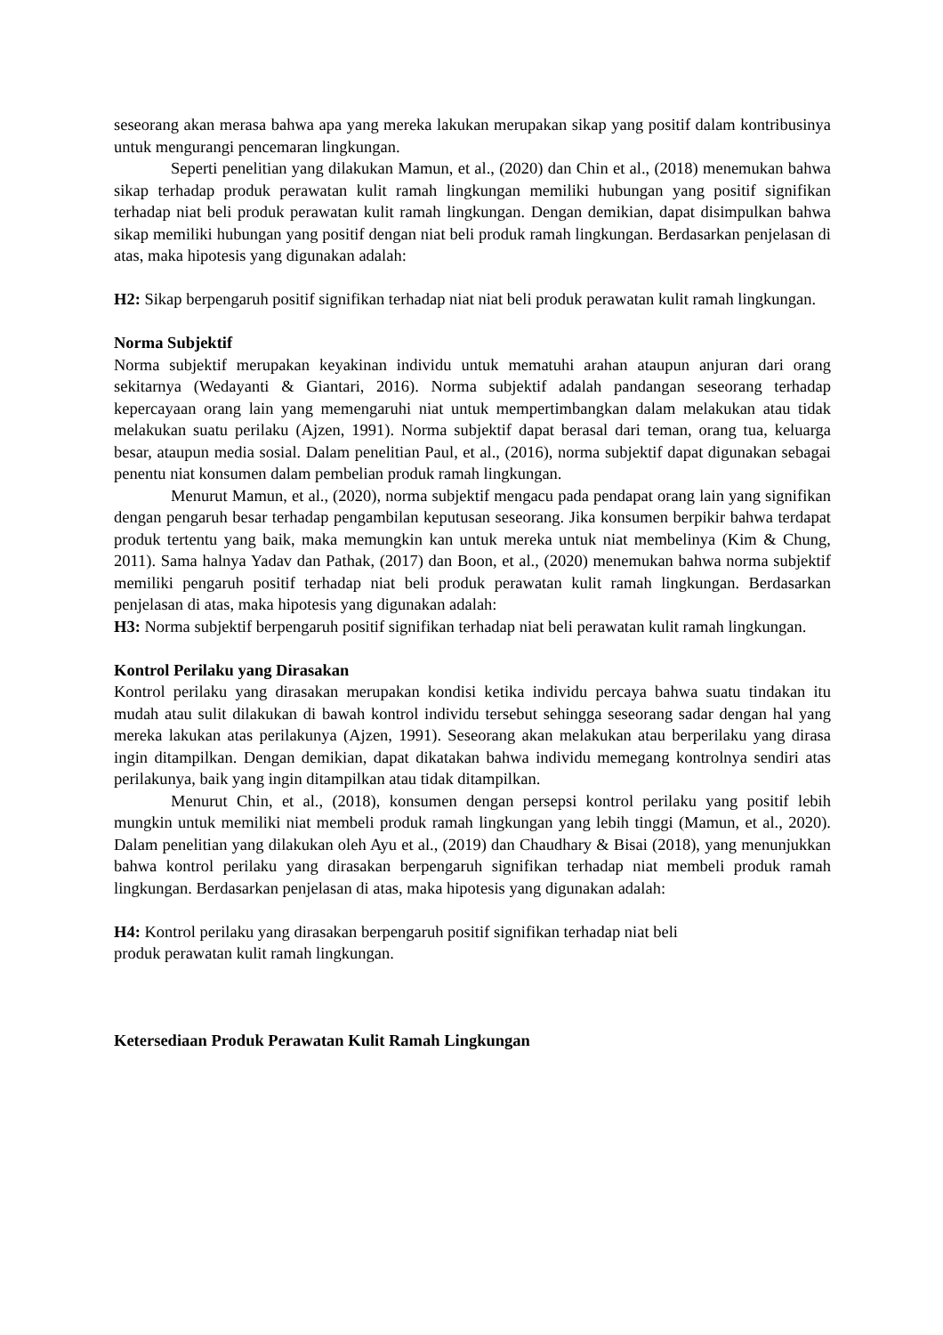seseorang akan merasa bahwa apa yang mereka lakukan merupakan sikap yang positif dalam kontribusinya untuk mengurangi pencemaran lingkungan.
Seperti penelitian yang dilakukan Mamun, et al., (2020) dan Chin et al., (2018) menemukan bahwa sikap terhadap produk perawatan kulit ramah lingkungan memiliki hubungan yang positif signifikan terhadap niat beli produk perawatan kulit ramah lingkungan. Dengan demikian, dapat disimpulkan bahwa sikap memiliki hubungan yang positif dengan niat beli produk ramah lingkungan. Berdasarkan penjelasan di atas, maka hipotesis yang digunakan adalah:
H2: Sikap berpengaruh positif signifikan terhadap niat niat beli produk perawatan kulit ramah lingkungan.
Norma Subjektif
Norma subjektif merupakan keyakinan individu untuk mematuhi arahan ataupun anjuran dari orang sekitarnya (Wedayanti & Giantari, 2016). Norma subjektif adalah pandangan seseorang terhadap kepercayaan orang lain yang memengaruhi niat untuk mempertimbangkan dalam melakukan atau tidak melakukan suatu perilaku (Ajzen, 1991). Norma subjektif dapat berasal dari teman, orang tua, keluarga besar, ataupun media sosial. Dalam penelitian Paul, et al., (2016), norma subjektif dapat digunakan sebagai penentu niat konsumen dalam pembelian produk ramah lingkungan.
Menurut Mamun, et al., (2020), norma subjektif mengacu pada pendapat orang lain yang signifikan dengan pengaruh besar terhadap pengambilan keputusan seseorang. Jika konsumen berpikir bahwa terdapat produk tertentu yang baik, maka memungkin kan untuk mereka untuk niat membelinya (Kim & Chung, 2011). Sama halnya Yadav dan Pathak, (2017) dan Boon, et al., (2020) menemukan bahwa norma subjektif memiliki pengaruh positif terhadap niat beli produk perawatan kulit ramah lingkungan. Berdasarkan penjelasan di atas, maka hipotesis yang digunakan adalah:
H3: Norma subjektif berpengaruh positif signifikan terhadap niat beli perawatan kulit ramah lingkungan.
Kontrol Perilaku yang Dirasakan
Kontrol perilaku yang dirasakan merupakan kondisi ketika individu percaya bahwa suatu tindakan itu mudah atau sulit dilakukan di bawah kontrol individu tersebut sehingga seseorang sadar dengan hal yang mereka lakukan atas perilakunya (Ajzen, 1991). Seseorang akan melakukan atau berperilaku yang dirasa ingin ditampilkan. Dengan demikian, dapat dikatakan bahwa individu memegang kontrolnya sendiri atas perilakunya, baik yang ingin ditampilkan atau tidak ditampilkan.
Menurut Chin, et al., (2018), konsumen dengan persepsi kontrol perilaku yang positif lebih mungkin untuk memiliki niat membeli produk ramah lingkungan yang lebih tinggi (Mamun, et al., 2020). Dalam penelitian yang dilakukan oleh Ayu et al., (2019) dan Chaudhary & Bisai (2018), yang menunjukkan bahwa kontrol perilaku yang dirasakan berpengaruh signifikan terhadap niat membeli produk ramah lingkungan. Berdasarkan penjelasan di atas, maka hipotesis yang digunakan adalah:
H4: Kontrol perilaku yang dirasakan berpengaruh positif signifikan terhadap niat beli
produk perawatan kulit ramah lingkungan.
Ketersediaan Produk Perawatan Kulit Ramah Lingkungan